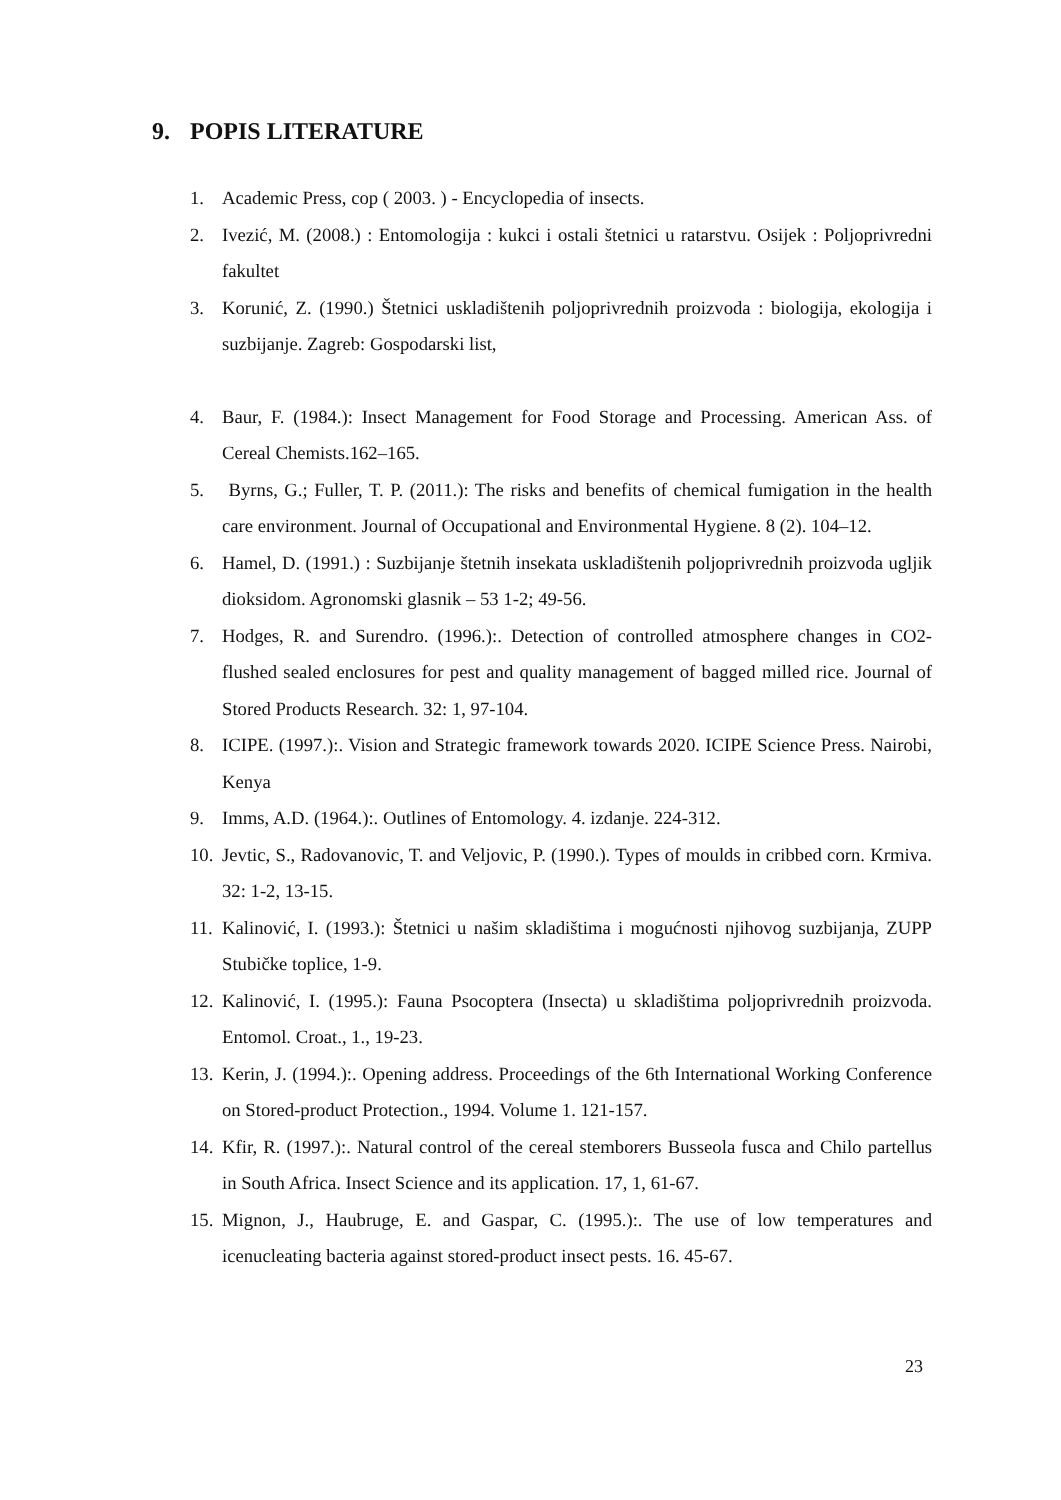9. POPIS LITERATURE
1. Academic Press, cop ( 2003. ) - Encyclopedia of insects.
2. Ivezić, M. (2008.) : Entomologija : kukci i ostali štetnici u ratarstvu. Osijek : Poljoprivredni fakultet
3. Korunić, Z. (1990.) Štetnici uskladištenih poljoprivrednih proizvoda : biologija, ekologija i suzbijanje. Zagreb: Gospodarski list,
4. Baur, F. (1984.): Insect Management for Food Storage and Processing. American Ass. of Cereal Chemists.162–165.
5. Byrns, G.; Fuller, T. P. (2011.): The risks and benefits of chemical fumigation in the health care environment. Journal of Occupational and Environmental Hygiene. 8 (2). 104–12.
6. Hamel, D. (1991.) : Suzbijanje štetnih insekata uskladištenih poljoprivrednih proizvoda ugljik dioksidom. Agronomski glasnik – 53 1-2; 49-56.
7. Hodges, R. and Surendro. (1996.):. Detection of controlled atmosphere changes in CO2-flushed sealed enclosures for pest and quality management of bagged milled rice. Journal of Stored Products Research. 32: 1, 97-104.
8. ICIPE. (1997.):. Vision and Strategic framework towards 2020. ICIPE Science Press. Nairobi, Kenya
9. Imms, A.D. (1964.):. Outlines of Entomology. 4. izdanje. 224-312.
10.
Jevtic, S., Radovanovic, T. and Veljovic, P. (1990.). Types of moulds in cribbed corn. Krmiva. 32: 1-2, 13-15.
11.
Kalinović, I. (1993.): Štetnici u našim skladištima i mogućnosti njihovog suzbijanja, ZUPP Stubičke toplice, 1-9.
12.
Kalinović, I. (1995.): Fauna Psocoptera (Insecta) u skladištima poljoprivrednih proizvoda. Entomol. Croat., 1., 19-23.
13.
Kerin, J. (1994.):. Opening address. Proceedings of the 6th International Working Conference on Stored-product Protection., 1994. Volume 1. 121-157.
14.
Kfir, R. (1997.):. Natural control of the cereal stemborers Busseola fusca and Chilo partellus in South Africa. Insect Science and its application. 17, 1, 61-67.
15.
Mignon, J., Haubruge, E. and Gaspar, C. (1995.):. The use of low temperatures and icenucleating bacteria against stored-product insect pests. 16. 45-67.
23